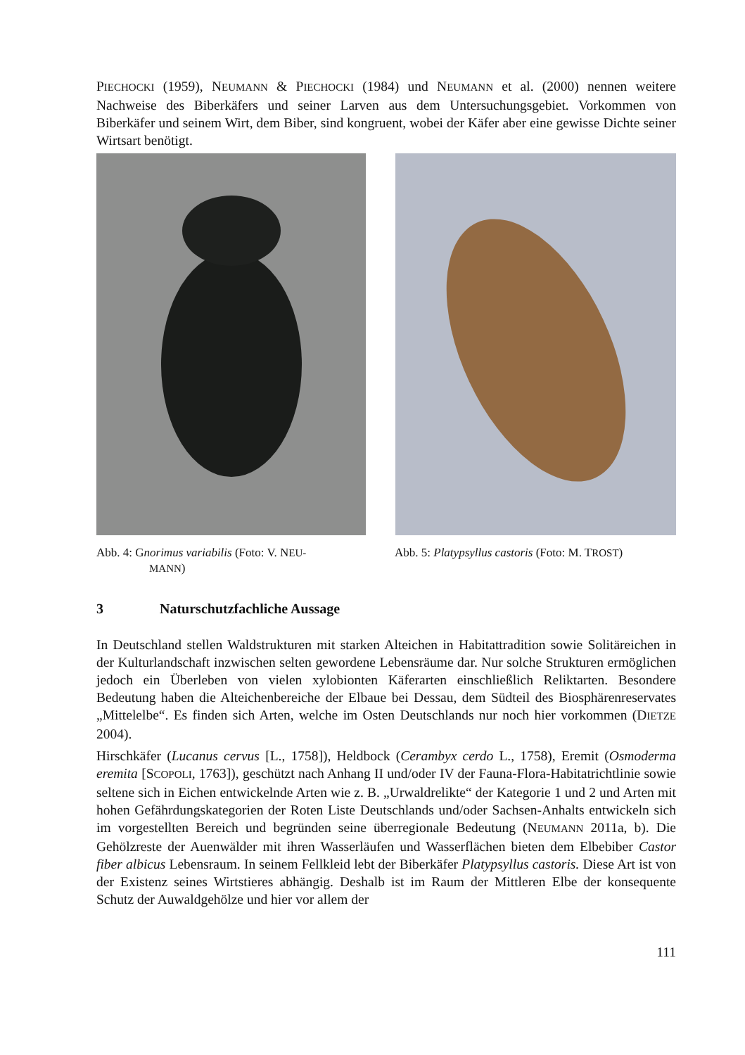PIECHOCKI (1959), NEUMANN & PIECHOCKI (1984) und NEUMANN et al. (2000) nennen weitere Nachweise des Biberkäfers und seiner Larven aus dem Untersuchungsgebiet. Vorkommen von Biberkäfer und seinem Wirt, dem Biber, sind kongruent, wobei der Käfer aber eine gewisse Dichte seiner Wirtsart benötigt.
Abb. 4: Gnorimus variabilis (Foto: V. NEU-
MANN)
Abb. 5: Platypsyllus castoris (Foto: M. TROST)
3 Naturschutzfachliche Aussage
In Deutschland stellen Waldstrukturen mit starken Alteichen in Habitattradition sowie Solitäreichen in der Kulturlandschaft inzwischen selten gewordene Lebensräume dar. Nur solche Strukturen ermöglichen jedoch ein Überleben von vielen xylobionten Käferarten einschließlich Reliktarten. Besondere Bedeutung haben die Alteichenbereiche der Elbaue bei Dessau, dem Südteil des Biosphärenreservates „Mittelelbe“. Es finden sich Arten, welche im Osten Deutschlands nur noch hier vorkommen (DIETZE 2004).
Hirschkäfer (Lucanus cervus [L., 1758]), Heldbock (Cerambyx cerdo L., 1758), Eremit (Osmoderma eremita [SCOPOLI, 1763]), geschützt nach Anhang II und/oder IV der Fauna-Flora-Habitatrichtlinie sowie seltene sich in Eichen entwickelnde Arten wie z. B. „Urwaldrelikte“ der Kategorie 1 und 2 und Arten mit hohen Gefährdungskategorien der Roten Liste Deutschlands und/oder Sachsen-Anhalts entwickeln sich im vorgestellten Bereich und begründen seine überregionale Bedeutung (NEUMANN 2011a, b). Die Gehölzreste der Auenwälder mit ihren Wasserläufen und Wasserflächen bieten dem Elbebiber Castor fiber albicus Lebensraum. In seinem Fellkleid lebt der Biberkäfer Platypsyllus castoris. Diese Art ist von der Existenz seines Wirtstieres abhängig. Deshalb ist im Raum der Mittleren Elbe der konsequente Schutz der Auwaldgehölze und hier vor allem der
111